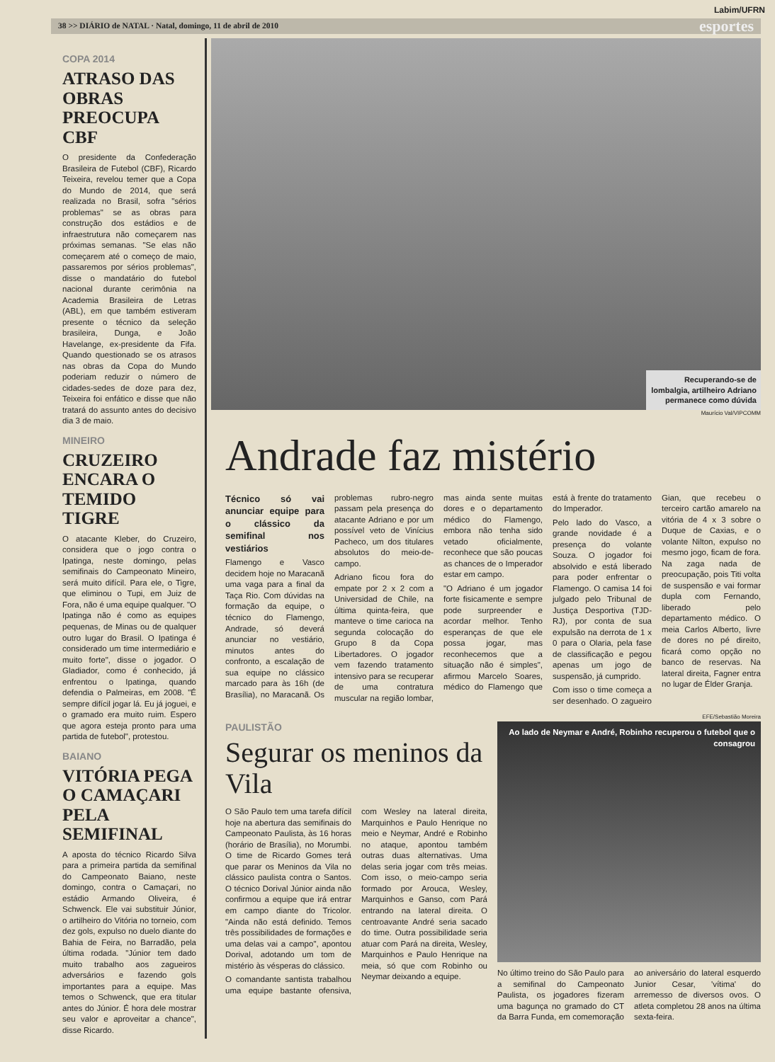Labim/UFRN
38 >> DIÁRIO de NATAL · Natal, domingo, 11 de abril de 2010 esportes
COPA 2014
ATRASO DAS OBRAS PREOCUPA CBF
O presidente da Confederação Brasileira de Futebol (CBF), Ricardo Teixeira, revelou temer que a Copa do Mundo de 2014, que será realizada no Brasil, sofra "sérios problemas" se as obras para construção dos estádios e de infraestrutura não começarem nas próximas semanas. "Se elas não começarem até o começo de maio, passaremos por sérios problemas", disse o mandatário do futebol nacional durante cerimônia na Academia Brasileira de Letras (ABL), em que também estiveram presente o técnico da seleção brasileira, Dunga, e João Havelange, ex-presidente da Fifa. Quando questionado se os atrasos nas obras da Copa do Mundo poderiam reduzir o número de cidades-sedes de doze para dez, Teixeira foi enfático e disse que não tratará do assunto antes do decisivo dia 3 de maio.
MINEIRO
CRUZEIRO ENCARA O TEMIDO TIGRE
O atacante Kleber, do Cruzeiro, considera que o jogo contra o Ipatinga, neste domingo, pelas semifinais do Campeonato Mineiro, será muito difícil. Para ele, o Tigre, que eliminou o Tupi, em Juiz de Fora, não é uma equipe qualquer. "O Ipatinga não é como as equipes pequenas, de Minas ou de qualquer outro lugar do Brasil. O Ipatinga é considerado um time intermediário e muito forte", disse o jogador. O Gladiador, como é conhecido, já enfrentou o Ipatinga, quando defendia o Palmeiras, em 2008. "É sempre difícil jogar lá. Eu já joguei, e o gramado era muito ruim. Espero que agora esteja pronto para uma partida de futebol", protestou.
BAIANO
VITÓRIA PEGA O CAMAÇARI PELA SEMIFINAL
A aposta do técnico Ricardo Silva para a primeira partida da semifinal do Campeonato Baiano, neste domingo, contra o Camaçari, no estádio Armando Oliveira, é Schwenck. Ele vai substituir Júnior, o artilheiro do Vitória no torneio, com dez gols, expulso no duelo diante do Bahia de Feira, no Barradão, pela última rodada. "Júnior tem dado muito trabalho aos zagueiros adversários e fazendo gols importantes para a equipe. Mas temos o Schwenck, que era titular antes do Júnior. É hora dele mostrar seu valor e aproveitar a chance", disse Ricardo.
Recuperando-se de lombalgia, artilheiro Adriano permanece como dúvida
Maurício Val/VIPCOMM
Andrade faz mistério
Técnico só vai anunciar equipe para o clássico da semifinal nos vestiários
Flamengo e Vasco decidem hoje no Maracanã uma vaga para a final da Taça Rio. Com dúvidas na formação da equipe, o técnico do Flamengo, Andrade, só deverá anunciar no vestiário, minutos antes do confronto, a escalação de sua equipe no clássico marcado para às 16h (de Brasília), no Maracanã. Os problemas rubro-negro passam pela presença do atacante Adriano e por um possível veto de Vinícius Pacheco, um dos titulares absolutos do meio-de-campo.
Adriano ficou fora do empate por 2 x 2 com a Universidad de Chile, na última quinta-feira, que manteve o time carioca na segunda colocação do Grupo 8 da Copa Libertadores. O jogador vem fazendo tratamento intensivo para se recuperar de uma contratura muscular na região lombar, mas ainda sente muitas dores e o departamento médico do Flamengo, embora não tenha sido vetado oficialmente, reconhece que são poucas as chances de o Imperador estar em campo.
"O Adriano é um jogador forte fisicamente e sempre pode surpreender e acordar melhor. Tenho esperanças de que ele possa jogar, mas reconhecemos que a situação não é simples", afirmou Marcelo Soares, médico do Flamengo que está à frente do tratamento do Imperador.
Pelo lado do Vasco, a grande novidade é a presença do volante Souza. O jogador foi absolvido e está liberado para poder enfrentar o Flamengo. O camisa 14 foi julgado pelo Tribunal de Justiça Desportiva (TJD-RJ), por conta de sua expulsão na derrota de 1 x 0 para o Olaria, pela fase de classificação e pegou apenas um jogo de suspensão, já cumprido.
Com isso o time começa a ser desenhado. O zagueiro Gian, que recebeu o terceiro cartão amarelo na vitória de 4 x 3 sobre o Duque de Caxias, e o volante Nilton, expulso no mesmo jogo, ficam de fora. Na zaga nada de preocupação, pois Titi volta de suspensão e vai formar dupla com Fernando, liberado pelo departamento médico. O meia Carlos Alberto, livre de dores no pé direito, ficará como opção no banco de reservas. Na lateral direita, Fagner entra no lugar de Élder Granja.
PAULISTÃO
Segurar os meninos da Vila
O São Paulo tem uma tarefa difícil hoje na abertura das semifinais do Campeonato Paulista, às 16 horas (horário de Brasília), no Morumbi. O time de Ricardo Gomes terá que parar os Meninos da Vila no clássico paulista contra o Santos. O técnico Dorival Júnior ainda não confirmou a equipe que irá entrar em campo diante do Tricolor. "Ainda não está definido. Temos três possibilidades de formações e uma delas vai a campo", apontou Dorival, adotando um tom de mistério às vésperas do clássico.
O comandante santista trabalhou uma equipe bastante ofensiva, com Wesley na lateral direita, Marquinhos e Paulo Henrique no meio e Neymar, André e Robinho no ataque, apontou também outras duas alternativas. Uma delas seria jogar com três meias. Com isso, o meio-campo seria formado por Arouca, Wesley, Marquinhos e Ganso, com Pará entrando na lateral direita. O centroavante André seria sacado do time. Outra possibilidade seria atuar com Pará na direita, Wesley, Marquinhos e Paulo Henrique na meia, só que com Robinho ou Neymar deixando a equipe.
EFE/Sebastião Moreira
Ao lado de Neymar e André, Robinho recuperou o futebol que o consagrou
No último treino do São Paulo para a semifinal do Campeonato Paulista, os jogadores fizeram uma bagunça no gramado do CT da Barra Funda, em comemoração ao aniversário do lateral esquerdo Junior Cesar, 'vítima' do arremesso de diversos ovos. O atleta completou 28 anos na última sexta-feira.